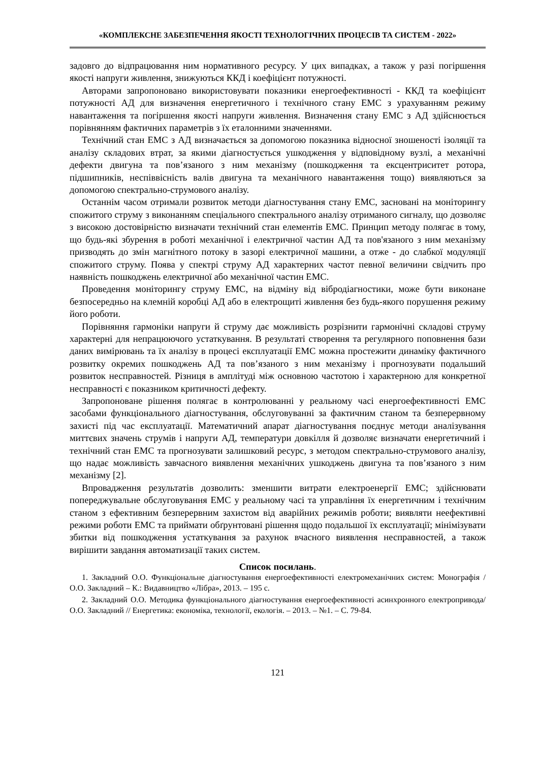«КОМПЛЕКСНЕ ЗАБЕЗПЕЧЕННЯ ЯКОСТІ ТЕХНОЛОГІЧНИХ ПРОЦЕСІВ ТА СИСТЕМ - 2022»
задовго до відпрацювання ним нормативного ресурсу. У цих випадках, а також у разі погіршення якості напруги живлення, знижуються ККД і коефіцієнт потужності.
Авторами запропоновано використовувати показники енергоефективності - ККД та коефіцієнт потужності АД для визначення енергетичного і технічного стану ЕМС з урахуванням режиму навантаження та погіршення якості напруги живлення. Визначення стану ЕМС з АД здійснюється порівнянням фактичних параметрів з їх еталонними значеннями.
Технічний стан ЕМС з АД визначається за допомогою показника відносної зношеності ізоляції та аналізу складових втрат, за якими діагностується ушкодження у відповідному вузлі, а механічні дефекти двигуна та пов’язаного з ним механізму (пошкодження та ексцентриситет ротора, підшипників, неспіввісність валів двигуна та механічного навантаження тощо) виявляються за допомогою спектрально-струмового аналізу.
Останнім часом отримали розвиток методи діагностування стану ЕМС, засновані на моніторингу спожитого струму з виконанням спеціального спектрального аналізу отриманого сигналу, що дозволяє з високою достовірністю визначати технічний стан елементів ЕМС. Принцип методу полягає в тому, що будь-які збурення в роботі механічної і електричної частин АД та пов'язаного з ним механізму призводять до змін магнітного потоку в зазорі електричної машини, а отже - до слабкої модуляції спожитого струму. Поява у спектрі струму АД характерних частот певної величини свідчить про наявність пошкоджень електричної або механічної частин ЕМС.
Проведення моніторингу струму ЕМС, на відміну від вібродіагностики, може бути виконане безпосередньо на клемній коробці АД або в електрощиті живлення без будь-якого порушення режиму його роботи.
Порівняння гармоніки напруги й струму дає можливість розрізнити гармонічні складові струму характерні для непрацюючого устаткування. В результаті створення та регулярного поповнення бази даних вимірювань та їх аналізу в процесі експлуатації ЕМС можна простежити динаміку фактичного розвитку окремих пошкоджень АД та пов’язаного з ним механізму і прогнозувати подальший розвиток несправностей. Різниця в амплітуді між основною частотою і характерною для конкретної несправності є показником критичності дефекту.
Запропоноване рішення полягає в контролюванні у реальному часі енергоефективності ЕМС засобами функціонального діагностування, обслуговуванні за фактичним станом та безперервному захисті під час експлуатації. Математичний апарат діагностування поєднує методи аналізування миттєвих значень струмів і напруги АД, температури довкілля й дозволяє визначати енергетичний і технічний стан ЕМС та прогнозувати залишковий ресурс, з методом спектрально-струмового аналізу, що надає можливість завчасного виявлення механічних ушкоджень двигуна та пов’язаного з ним механізму [2].
Впровадження результатів дозволить: зменшити витрати електроенергії ЕМС; здійснювати попереджувальне обслуговування ЕМС у реальному часі та управління їх енергетичним і технічним станом з ефективним безперервним захистом від аварійних режимів роботи; виявляти неефективні режими роботи ЕМС та приймати обґрунтовані рішення щодо подальшої їх експлуатації; мінімізувати збитки від пошкодження устаткування за рахунок вчасного виявлення несправностей, а також вирішити завдання автоматизації таких систем.
Список посилань.
1. Закладний О.О. Функціональне діагностування енергоефективності електромеханічних систем: Монографія / О.О. Закладний – К.: Видавництво «Лібра», 2013. – 195 с.
2. Закладний О.О. Методика функціонального діагностування енергоефективності асинхронного електропривода/ О.О. Закладний // Енергетика: економіка, технології, екологія. – 2013. – №1. – С. 79-84.
121